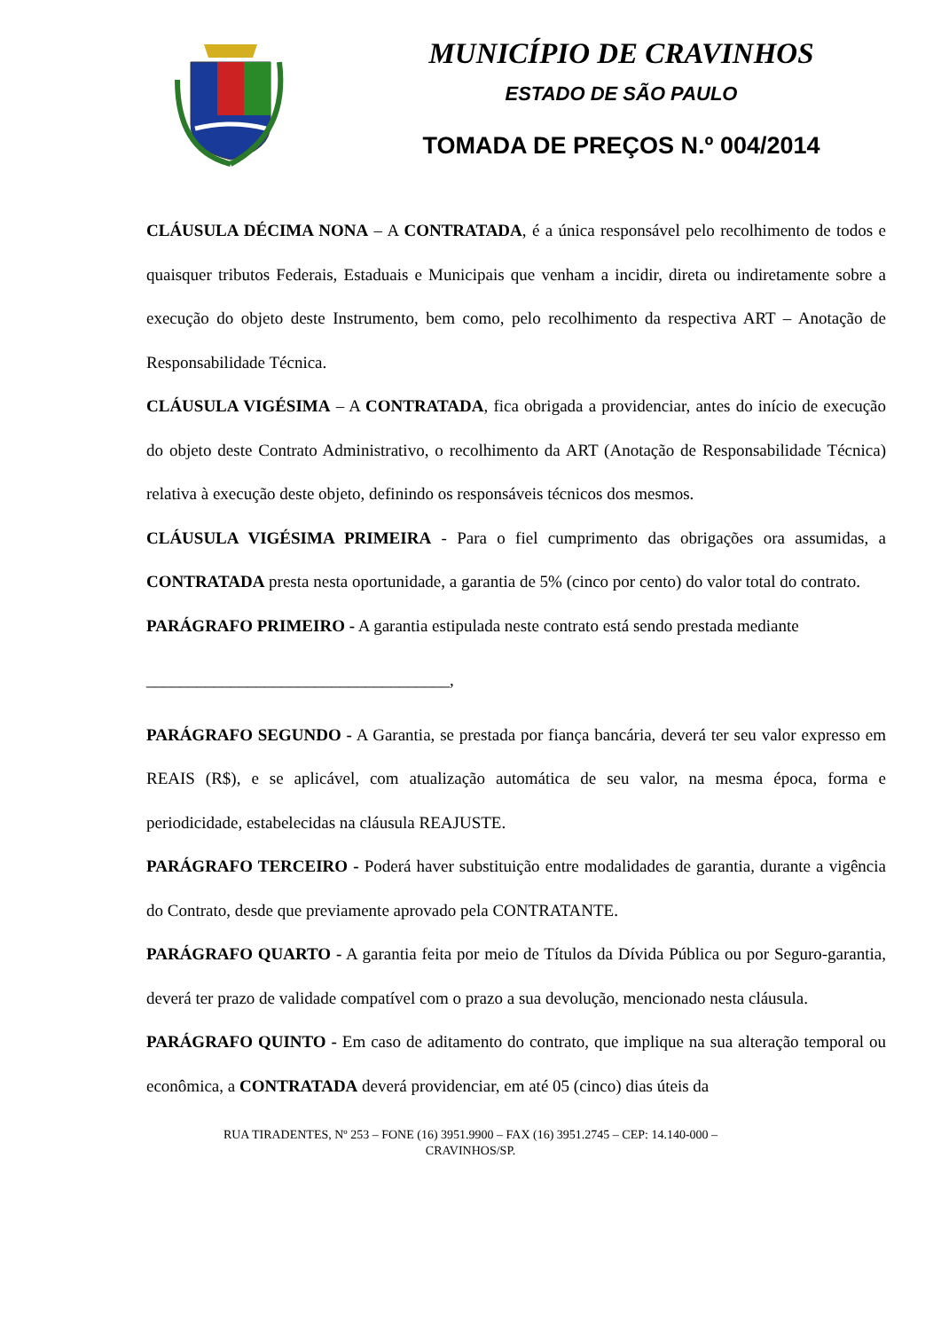MUNICÍPIO DE CRAVINHOS
ESTADO DE SÃO PAULO
TOMADA DE PREÇOS N.º 004/2014
CLÁUSULA DÉCIMA NONA – A CONTRATADA, é a única responsável pelo recolhimento de todos e quaisquer tributos Federais, Estaduais e Municipais que venham a incidir, direta ou indiretamente sobre a execução do objeto deste Instrumento, bem como, pelo recolhimento da respectiva ART – Anotação de Responsabilidade Técnica.
CLÁUSULA VIGÉSIMA – A CONTRATADA, fica obrigada a providenciar, antes do início de execução do objeto deste Contrato Administrativo, o recolhimento da ART (Anotação de Responsabilidade Técnica) relativa à execução deste objeto, definindo os responsáveis técnicos dos mesmos.
CLÁUSULA VIGÉSIMA PRIMEIRA - Para o fiel cumprimento das obrigações ora assumidas, a CONTRATADA presta nesta oportunidade, a garantia de 5% (cinco por cento) do valor total do contrato.
PARÁGRAFO PRIMEIRO - A garantia estipulada neste contrato está sendo prestada mediante
____________________________________,
PARÁGRAFO SEGUNDO - A Garantia, se prestada por fiança bancária, deverá ter seu valor expresso em REAIS (R$), e se aplicável, com atualização automática de seu valor, na mesma época, forma e periodicidade, estabelecidas na cláusula REAJUSTE.
PARÁGRAFO TERCEIRO - Poderá haver substituição entre modalidades de garantia, durante a vigência do Contrato, desde que previamente aprovado pela CONTRATANTE.
PARÁGRAFO QUARTO - A garantia feita por meio de Títulos da Dívida Pública ou por Seguro-garantia, deverá ter prazo de validade compatível com o prazo a sua devolução, mencionado nesta cláusula.
PARÁGRAFO QUINTO - Em caso de aditamento do contrato, que implique na sua alteração temporal ou econômica, a CONTRATADA deverá providenciar, em até 05 (cinco) dias úteis da
RUA TIRADENTES, Nº 253 – FONE (16) 3951.9900 – FAX (16) 3951.2745 – CEP: 14.140-000 –
CRAVINHOS/SP.